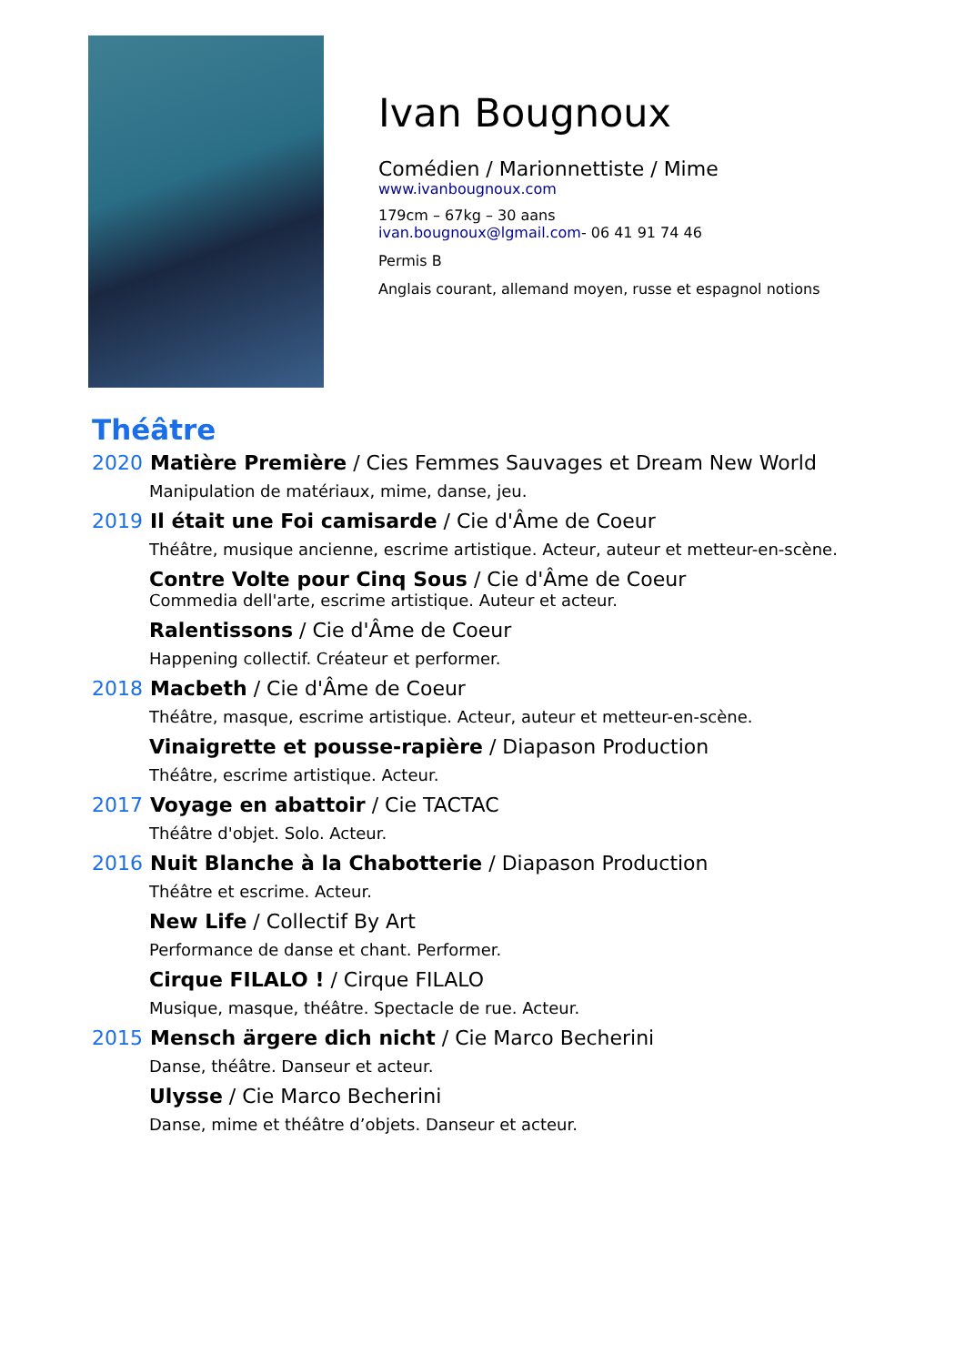Ivan Bougnoux
Comédien / Marionnettiste / Mime
www.ivanbougnoux.com
179cm – 67kg – 30 aans
ivan.bougnoux@lgmail.com- 06 41 91 74 46
Permis B
Anglais courant, allemand moyen, russe et espagnol notions
Théâtre
2020 Matière Première / Cies Femmes Sauvages et Dream New World
Manipulation de matériaux, mime, danse, jeu.
2019 Il était une Foi camisarde / Cie d'Âme de Coeur
Théâtre, musique ancienne, escrime artistique. Acteur, auteur et metteur-en-scène.
Contre Volte pour Cinq Sous / Cie d'Âme de Coeur
Commedia dell'arte, escrime artistique. Auteur et acteur.
Ralentissons / Cie d'Âme de Coeur
Happening collectif. Créateur et performer.
2018 Macbeth / Cie d'Âme de Coeur
Théâtre, masque, escrime artistique. Acteur, auteur et metteur-en-scène.
Vinaigrette et pousse-rapière / Diapason Production
Théâtre, escrime artistique. Acteur.
2017 Voyage en abattoir / Cie TACTAC
Théâtre d'objet. Solo. Acteur.
2016 Nuit Blanche à la Chabotterie / Diapason Production
Théâtre et escrime. Acteur.
New Life / Collectif By Art
Performance de danse et chant. Performer.
Cirque FILALO ! / Cirque FILALO
Musique, masque, théâtre. Spectacle de rue. Acteur.
2015 Mensch ärgere dich nicht / Cie Marco Becherini
Danse, théâtre. Danseur et acteur.
Ulysse / Cie Marco Becherini
Danse, mime et théâtre d’objets. Danseur et acteur.